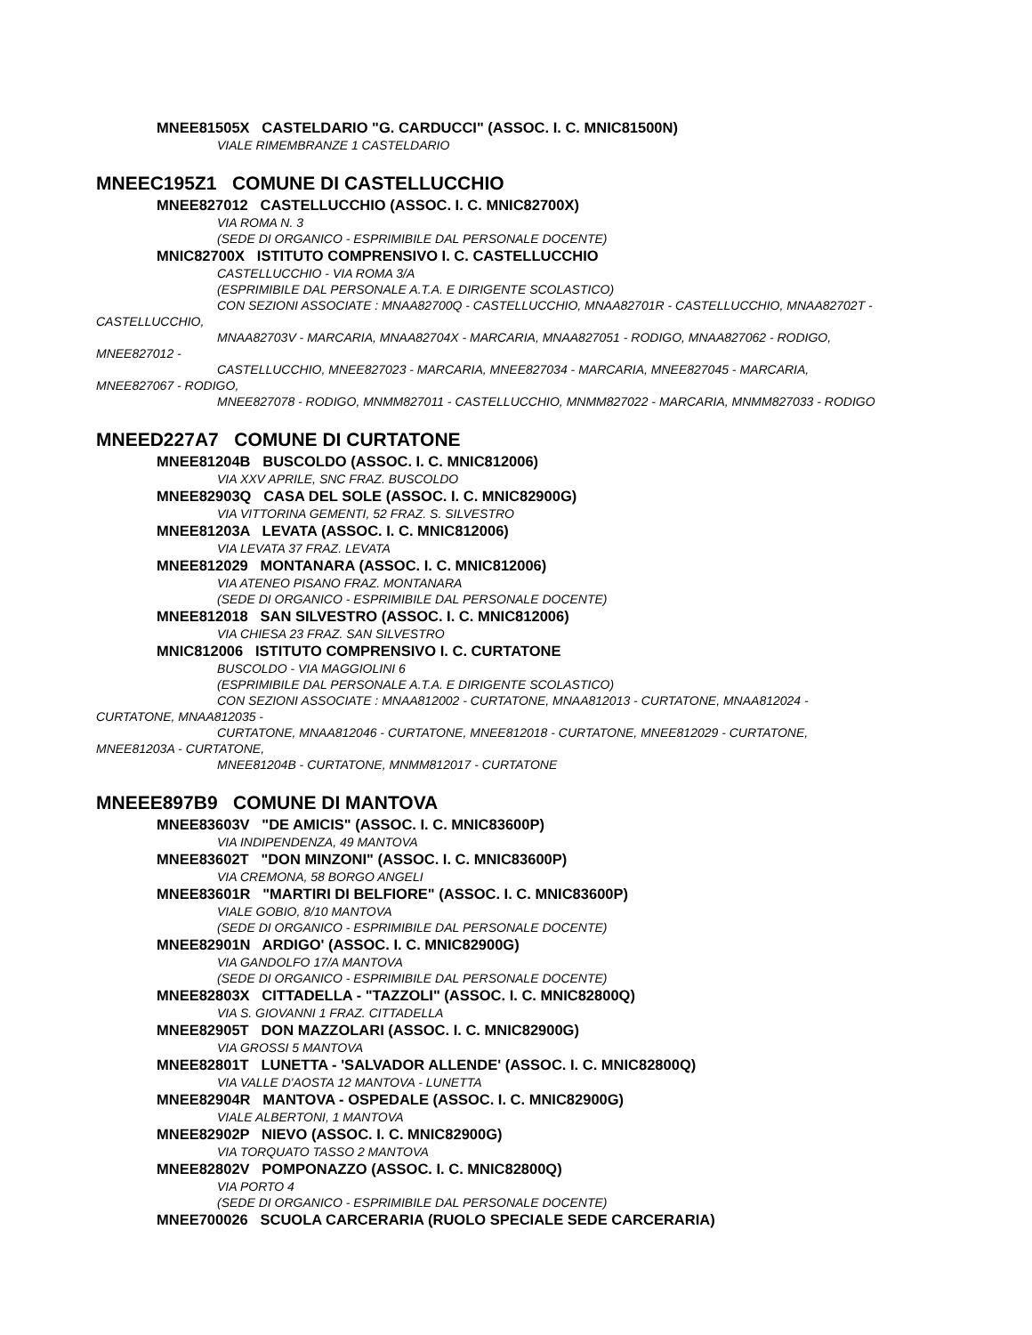MNEE81505X CASTELDARIO "G. CARDUCCI" (ASSOC. I. C. MNIC81500N)
VIALE RIMEMBRANZE 1 CASTELDARIO
MNEEC195Z1 COMUNE DI CASTELLUCCHIO
MNEE827012 CASTELLUCCHIO (ASSOC. I. C. MNIC82700X)
VIA ROMA N. 3
(SEDE DI ORGANICO - ESPRIMIBILE DAL PERSONALE DOCENTE)
MNIC82700X ISTITUTO COMPRENSIVO I. C. CASTELLUCCHIO
CASTELLUCCHIO - VIA ROMA 3/A
(ESPRIMIBILE DAL PERSONALE A.T.A. E DIRIGENTE SCOLASTICO)
CON SEZIONI ASSOCIATE : MNAA82700Q - CASTELLUCCHIO, MNAA82701R - CASTELLUCCHIO, MNAA82702T -
CASTELLUCCHIO,
MNAA82703V - MARCARIA, MNAA82704X - MARCARIA, MNAA827051 - RODIGO, MNAA827062 - RODIGO,
MNEE827012 -
CASTELLUCCHIO, MNEE827023 - MARCARIA, MNEE827034 - MARCARIA, MNEE827045 - MARCARIA,
MNEE827067 - RODIGO,
MNEE827078 - RODIGO, MNMM827011 - CASTELLUCCHIO, MNMM827022 - MARCARIA, MNMM827033 - RODIGO
MNEED227A7 COMUNE DI CURTATONE
MNEE81204B BUSCOLDO (ASSOC. I. C. MNIC812006)
VIA XXV APRILE, SNC FRAZ. BUSCOLDO
MNEE82903Q CASA DEL SOLE (ASSOC. I. C. MNIC82900G)
VIA VITTORINA GEMENTI, 52 FRAZ. S. SILVESTRO
MNEE81203A LEVATA (ASSOC. I. C. MNIC812006)
VIA LEVATA 37 FRAZ. LEVATA
MNEE812029 MONTANARA (ASSOC. I. C. MNIC812006)
VIA ATENEO PISANO FRAZ. MONTANARA
(SEDE DI ORGANICO - ESPRIMIBILE DAL PERSONALE DOCENTE)
MNEE812018 SAN SILVESTRO (ASSOC. I. C. MNIC812006)
VIA CHIESA 23 FRAZ. SAN SILVESTRO
MNIC812006 ISTITUTO COMPRENSIVO I. C. CURTATONE
BUSCOLDO - VIA MAGGIOLINI 6
(ESPRIMIBILE DAL PERSONALE A.T.A. E DIRIGENTE SCOLASTICO)
CON SEZIONI ASSOCIATE : MNAA812002 - CURTATONE, MNAA812013 - CURTATONE, MNAA812024 -
CURTATONE, MNAA812035 -
CURTATONE, MNAA812046 - CURTATONE, MNEE812018 - CURTATONE, MNEE812029 - CURTATONE,
MNEE81203A - CURTATONE,
MNEE81204B - CURTATONE, MNMM812017 - CURTATONE
MNEEE897B9 COMUNE DI MANTOVA
MNEE83603V "DE AMICIS" (ASSOC. I. C. MNIC83600P)
VIA INDIPENDENZA, 49 MANTOVA
MNEE83602T "DON MINZONI" (ASSOC. I. C. MNIC83600P)
VIA CREMONA, 58 BORGO ANGELI
MNEE83601R "MARTIRI DI BELFIORE" (ASSOC. I. C. MNIC83600P)
VIALE GOBIO, 8/10 MANTOVA
(SEDE DI ORGANICO - ESPRIMIBILE DAL PERSONALE DOCENTE)
MNEE82901N ARDIGO' (ASSOC. I. C. MNIC82900G)
VIA GANDOLFO 17/A MANTOVA
(SEDE DI ORGANICO - ESPRIMIBILE DAL PERSONALE DOCENTE)
MNEE82803X CITTADELLA - "TAZZOLI" (ASSOC. I. C. MNIC82800Q)
VIA S. GIOVANNI 1 FRAZ. CITTADELLA
MNEE82905T DON MAZZOLARI (ASSOC. I. C. MNIC82900G)
VIA GROSSI 5 MANTOVA
MNEE82801T LUNETTA - 'SALVADOR ALLENDE' (ASSOC. I. C. MNIC82800Q)
VIA VALLE D'AOSTA 12 MANTOVA - LUNETTA
MNEE82904R MANTOVA - OSPEDALE (ASSOC. I. C. MNIC82900G)
VIALE ALBERTONI, 1 MANTOVA
MNEE82902P NIEVO (ASSOC. I. C. MNIC82900G)
VIA TORQUATO TASSO 2 MANTOVA
MNEE82802V POMPONAZZO (ASSOC. I. C. MNIC82800Q)
VIA PORTO 4
(SEDE DI ORGANICO - ESPRIMIBILE DAL PERSONALE DOCENTE)
MNEE700026 SCUOLA CARCERARIA (RUOLO SPECIALE SEDE CARCERARIA)